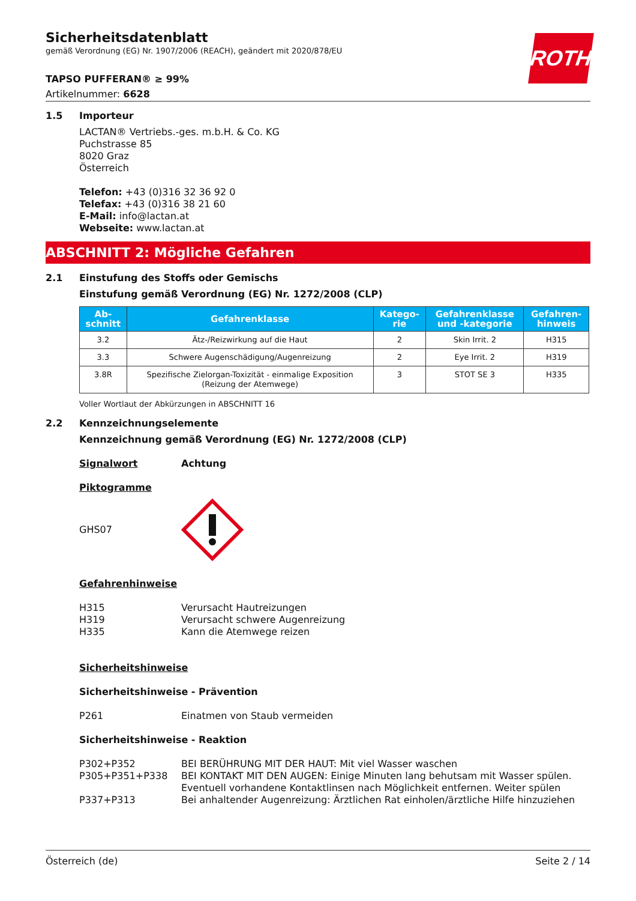Sicherheitsdatenblatt
gemäß Verordnung (EG) Nr. 1907/2006 (REACH), geändert mit 2020/878/EU
ROTH
TAPSO PUFFERAN® ≥ 99%
Artikelnummer: 6628
1.5 Importeur
LACTAN® Vertriebs.-ges. m.b.H. & Co. KG
Puchstrasse 85
8020 Graz
Österreich
Telefon: +43 (0)316 32 36 92 0
Telefax: +43 (0)316 38 21 60
E-Mail: info@lactan.at
Webseite: www.lactan.at
ABSCHNITT 2: Mögliche Gefahren
2.1 Einstufung des Stoffs oder Gemischs
Einstufung gemäß Verordnung (EG) Nr. 1272/2008 (CLP)
| Ab- schnitt | Gefahrenklasse | Katego- rie | Gefahrenklasse und -kategorie | Gefahren- hinweis |
| --- | --- | --- | --- | --- |
| 3.2 | Ätz-/Reizwirkung auf die Haut | 2 | Skin Irrit. 2 | H315 |
| 3.3 | Schwere Augenschädigung/Augenreizung | 2 | Eye Irrit. 2 | H319 |
| 3.8R | Spezifische Zielorgan-Toxizität - einmalige Exposition (Reizung der Atemwege) | 3 | STOT SE 3 | H335 |
Voller Wortlaut der Abkürzungen in ABSCHNITT 16
2.2 Kennzeichnungselemente
Kennzeichnung gemäß Verordnung (EG) Nr. 1272/2008 (CLP)
Signalwort Achtung
Piktogramme
GHS07
Gefahrenhinweise
H315 Verursacht Hautreizungen
H319 Verursacht schwere Augenreizung
H335 Kann die Atemwege reizen
Sicherheitshinweise
Sicherheitshinweise - Prävention
P261 Einatmen von Staub vermeiden
Sicherheitshinweise - Reaktion
P302+P352 BEI BERÜHRUNG MIT DER HAUT: Mit viel Wasser waschen
P305+P351+P338 BEI KONTAKT MIT DEN AUGEN: Einige Minuten lang behutsam mit Wasser spülen. Eventuell vorhandene Kontaktlinsen nach Möglichkeit entfernen. Weiter spülen
P337+P313 Bei anhaltender Augenreizung: Ärztlichen Rat einholen/ärztliche Hilfe hinzuziehen
Österreich (de) Seite 2 / 14